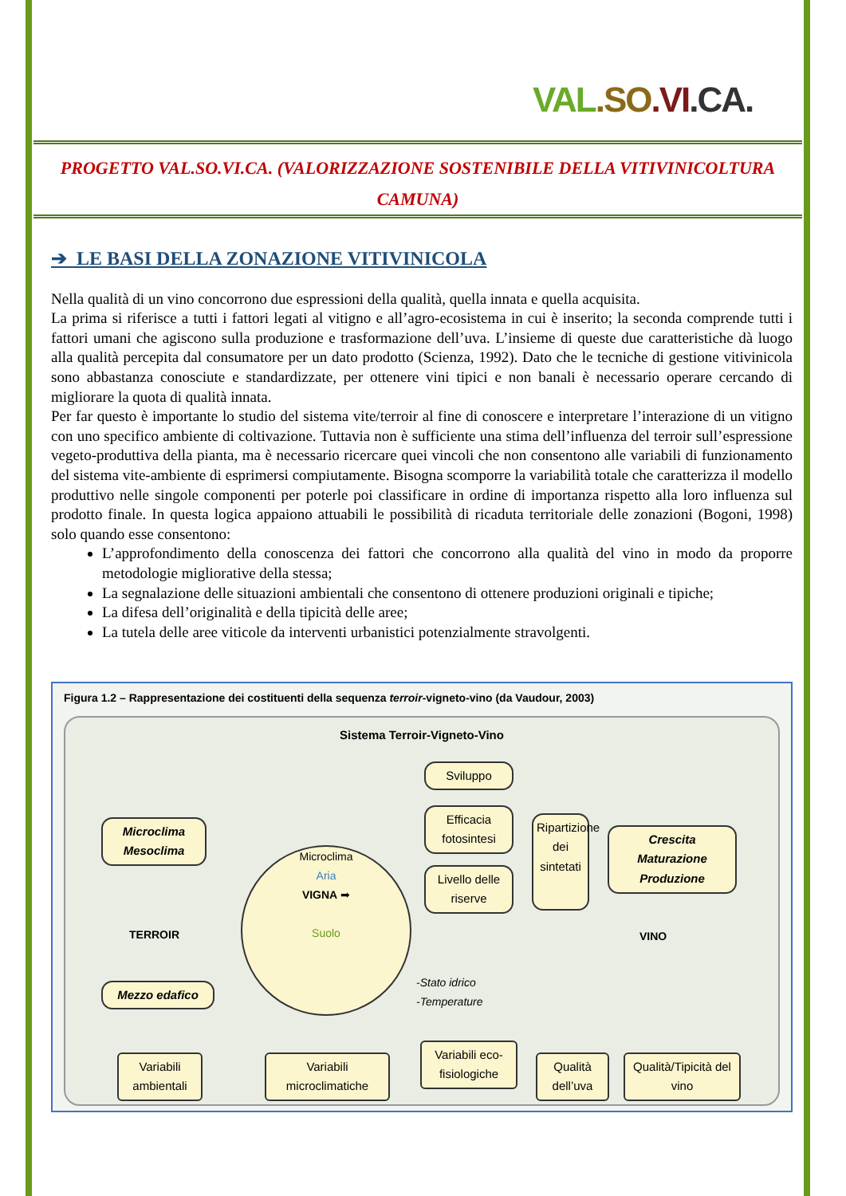VAL.SO.VI.CA.
PROGETTO VAL.SO.VI.CA. (VALORIZZAZIONE SOSTENIBILE DELLA VITIVINICOLTURA
CAMUNA)
➔ LE BASI DELLA ZONAZIONE VITIVINICOLA
Nella qualità di un vino concorrono due espressioni della qualità, quella innata e quella acquisita.
La prima si riferisce a tutti i fattori legati al vitigno e all’agro-ecosistema in cui è inserito; la seconda comprende tutti i fattori umani che agiscono sulla produzione e trasformazione dell’uva. L’insieme di queste due caratteristiche dà luogo alla qualità percepita dal consumatore per un dato prodotto (Scienza, 1992). Dato che le tecniche di gestione vitivinicola sono abbastanza conosciute e standardizzate, per ottenere vini tipici e non banali è necessario operare cercando di migliorare la quota di qualità innata.
Per far questo è importante lo studio del sistema vite/terroir al fine di conoscere e interpretare l’interazione di un vitigno con uno specifico ambiente di coltivazione. Tuttavia non è sufficiente una stima dell’influenza del terroir sull’espressione vegeto-produttiva della pianta, ma è necessario ricercare quei vincoli che non consentono alle variabili di funzionamento del sistema vite-ambiente di esprimersi compiutamente. Bisogna scomporre la variabilità totale che caratterizza il modello produttivo nelle singole componenti per poterle poi classificare in ordine di importanza rispetto alla loro influenza sul prodotto finale. In questa logica appaiono attuabili le possibilità di ricaduta territoriale delle zonazioni (Bogoni, 1998) solo quando esse consentono:
L’approfondimento della conoscenza dei fattori che concorrono alla qualità del vino in modo da proporre metodologie migliorative della stessa;
La segnalazione delle situazioni ambientali che consentono di ottenere produzioni originali e tipiche;
La difesa dell’originalità e della tipicità delle aree;
La tutela delle aree viticole da interventi urbanistici potenzialmente stravolgenti.
Figura 1.2 – Rappresentazione dei costituenti della sequenza terroir-vigneto-vino (da Vaudour, 2003)
Sistema Terroir-Vigneto-Vino
Microclima
Mesoclima
Mezzo edafico
TERROIR
Microclima
Aria
VIGNA ➡
Suolo
Sviluppo
Efficacia fotosintesi
Livello delle riserve
Ripartizione dei sintetati
Crescita
Maturazione
Produzione
VINO
-Stato idrico
-Temperature
Variabili ambientali
Variabili microclimatiche
Variabili eco-fisiologiche
Qualità dell’uva
Qualità/Tipicità del vino